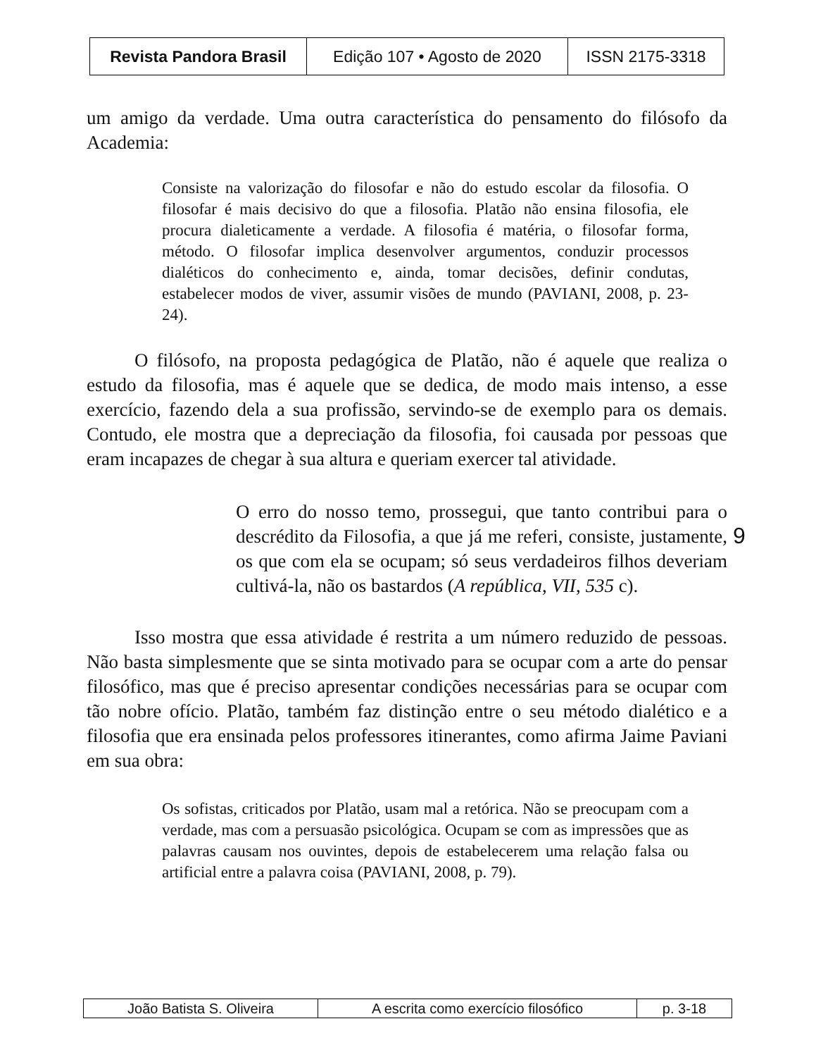| Revista Pandora Brasil | Edição 107 • Agosto de 2020 | ISSN 2175-3318 |
um amigo da verdade. Uma outra característica do pensamento do filósofo da Academia:
Consiste na valorização do filosofar e não do estudo escolar da filosofia. O filosofar é mais decisivo do que a filosofia. Platão não ensina filosofia, ele procura dialeticamente a verdade. A filosofia é matéria, o filosofar forma, método. O filosofar implica desenvolver argumentos, conduzir processos dialéticos do conhecimento e, ainda, tomar decisões, definir condutas, estabelecer modos de viver, assumir visões de mundo (PAVIANI, 2008, p. 23-24).
O filósofo, na proposta pedagógica de Platão, não é aquele que realiza o estudo da filosofia, mas é aquele que se dedica, de modo mais intenso, a esse exercício, fazendo dela a sua profissão, servindo-se de exemplo para os demais. Contudo, ele mostra que a depreciação da filosofia, foi causada por pessoas que eram incapazes de chegar à sua altura e queriam exercer tal atividade.
O erro do nosso temo, prossegui, que tanto contribui para o descrédito da Filosofia, a que já me referi, consiste, justamente, os que com ela se ocupam; só seus verdadeiros filhos deveriam cultivá-la, não os bastardos (A república, VII, 535 c).
Isso mostra que essa atividade é restrita a um número reduzido de pessoas. Não basta simplesmente que se sinta motivado para se ocupar com a arte do pensar filosófico, mas que é preciso apresentar condições necessárias para se ocupar com tão nobre ofício. Platão, também faz distinção entre o seu método dialético e a filosofia que era ensinada pelos professores itinerantes, como afirma Jaime Paviani em sua obra:
Os sofistas, criticados por Platão, usam mal a retórica. Não se preocupam com a verdade, mas com a persuasão psicológica. Ocupam se com as impressões que as palavras causam nos ouvintes, depois de estabelecerem uma relação falsa ou artificial entre a palavra coisa (PAVIANI, 2008, p. 79).
9
| João Batista S. Oliveira | A escrita como exercício filosófico | p. 3-18 |